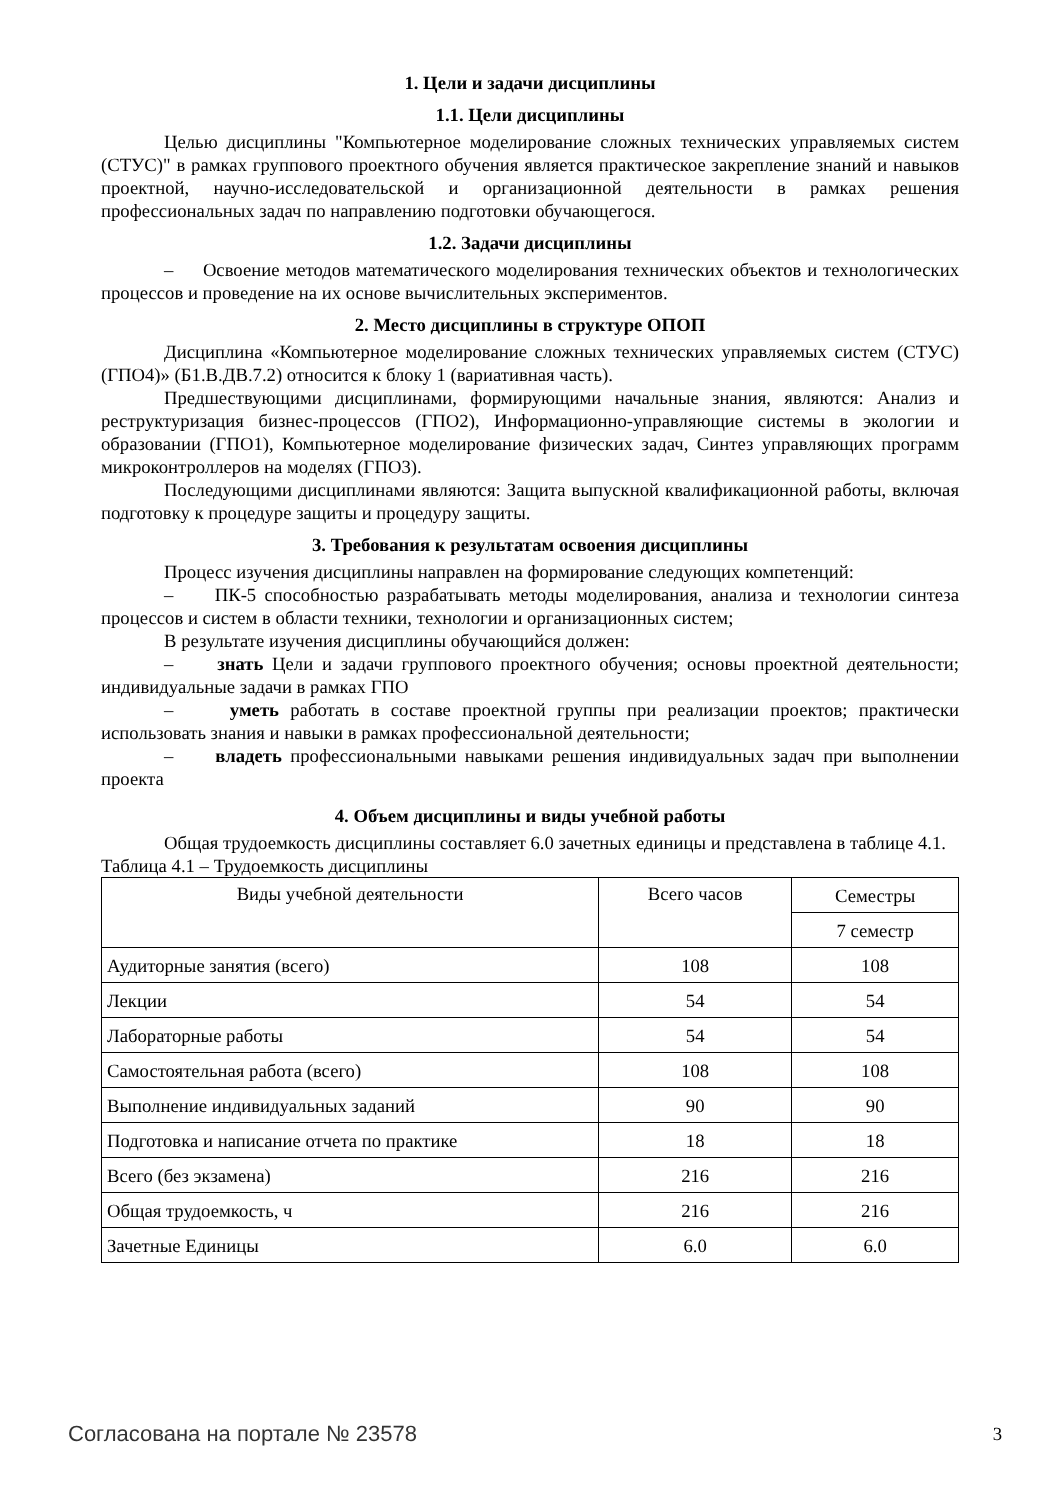1. Цели и задачи дисциплины
1.1. Цели дисциплины
Целью дисциплины "Компьютерное моделирование сложных технических управляемых систем (СТУС)" в рамках группового проектного обучения является практическое закрепление знаний и навыков проектной, научно-исследовательской и организационной деятельности в рамках решения профессиональных задач по направлению подготовки обучающегося.
1.2. Задачи дисциплины
– Освоение методов математического моделирования технических объектов и технологических процессов и проведение на их основе вычислительных экспериментов.
2. Место дисциплины в структуре ОПОП
Дисциплина «Компьютерное моделирование сложных технических управляемых систем (СТУС) (ГПО4)» (Б1.В.ДВ.7.2) относится к блоку 1 (вариативная часть).
Предшествующими дисциплинами, формирующими начальные знания, являются: Анализ и реструктуризация бизнес-процессов (ГПО2), Информационно-управляющие системы в экологии и образовании (ГПО1), Компьютерное моделирование физических задач, Синтез управляющих программ микроконтроллеров на моделях (ГПО3).
Последующими дисциплинами являются: Защита выпускной квалификационной работы, включая подготовку к процедуре защиты и процедуру защиты.
3. Требования к результатам освоения дисциплины
Процесс изучения дисциплины направлен на формирование следующих компетенций:
– ПК-5 способностью разрабатывать методы моделирования, анализа и технологии синтеза процессов и систем в области техники, технологии и организационных систем;
В результате изучения дисциплины обучающийся должен:
– знать Цели и задачи группового проектного обучения; основы проектной деятельности; индивидуальные задачи в рамках ГПО
– уметь работать в составе проектной группы при реализации проектов; практически использовать знания и навыки в рамках профессиональной деятельности;
– владеть профессиональными навыками решения индивидуальных задач при выполнении проекта
4. Объем дисциплины и виды учебной работы
Общая трудоемкость дисциплины составляет 6.0 зачетных единицы и представлена в таблице 4.1.
Таблица 4.1 – Трудоемкость дисциплины
| Виды учебной деятельности | Всего часов | Семестры |
| --- | --- | --- |
| | | 7 семестр |
| Аудиторные занятия (всего) | 108 | 108 |
| Лекции | 54 | 54 |
| Лабораторные работы | 54 | 54 |
| Самостоятельная работа (всего) | 108 | 108 |
| Выполнение индивидуальных заданий | 90 | 90 |
| Подготовка и написание отчета по практике | 18 | 18 |
| Всего (без экзамена) | 216 | 216 |
| Общая трудоемкость, ч | 216 | 216 |
| Зачетные Единицы | 6.0 | 6.0 |
Согласована на портале № 23578 3